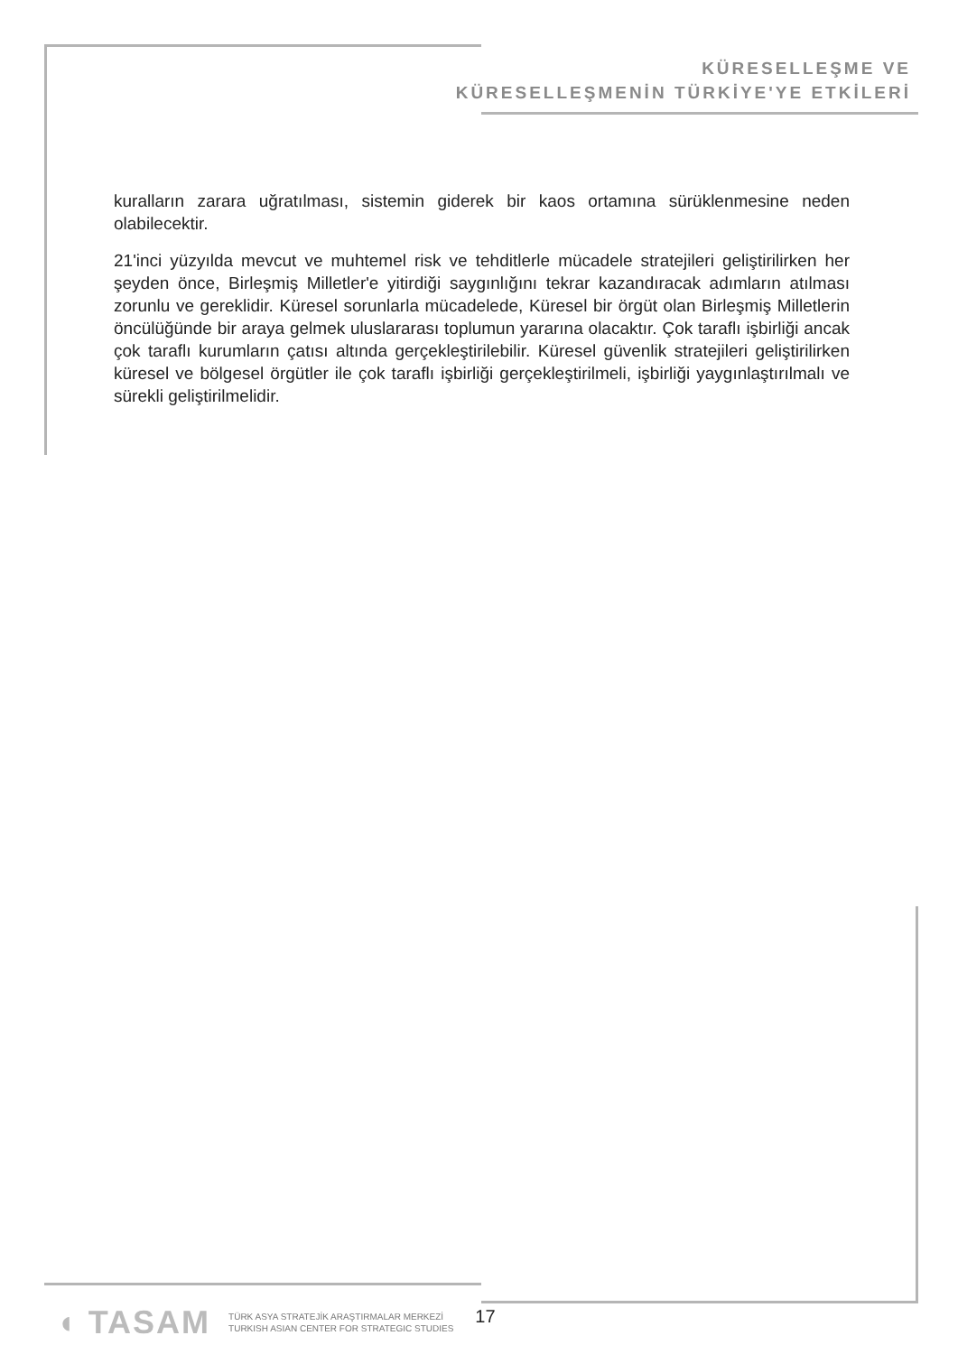KÜRESELLEŞME VE
KÜRESELLEŞMENİN TÜRKİYE'YE ETKİLERİ
kuralların zarara uğratılması, sistemin giderek bir kaos ortamına sürüklenmesine neden olabilecektir.
21'inci yüzyılda mevcut ve muhtemel risk ve tehditlerle mücadele stratejileri geliştirilirken her şeyden önce, Birleşmiş Milletler'e yitirdiği saygınlığını tekrar kazandıracak adımların atılması zorunlu ve gereklidir. Küresel sorunlarla mücadelede, Küresel bir örgüt olan Birleşmiş Milletlerin öncülüğünde bir araya gelmek uluslararası toplumun yararına olacaktır. Çok taraflı işbirliği ancak çok taraflı kurumların çatısı altında gerçekleştirilebilir. Küresel güvenlik stratejileri geliştirilirken küresel ve bölgesel örgütler ile çok taraflı işbirliği gerçekleştirilmeli, işbirliği yaygınlaştırılmalı ve sürekli geliştirilmelidir.
◖ TASAM
TÜRK ASYA STRATEJİK ARAŞTIRMALAR MERKEZİ
TURKISH ASIAN CENTER FOR STRATEGIC STUDIES
17